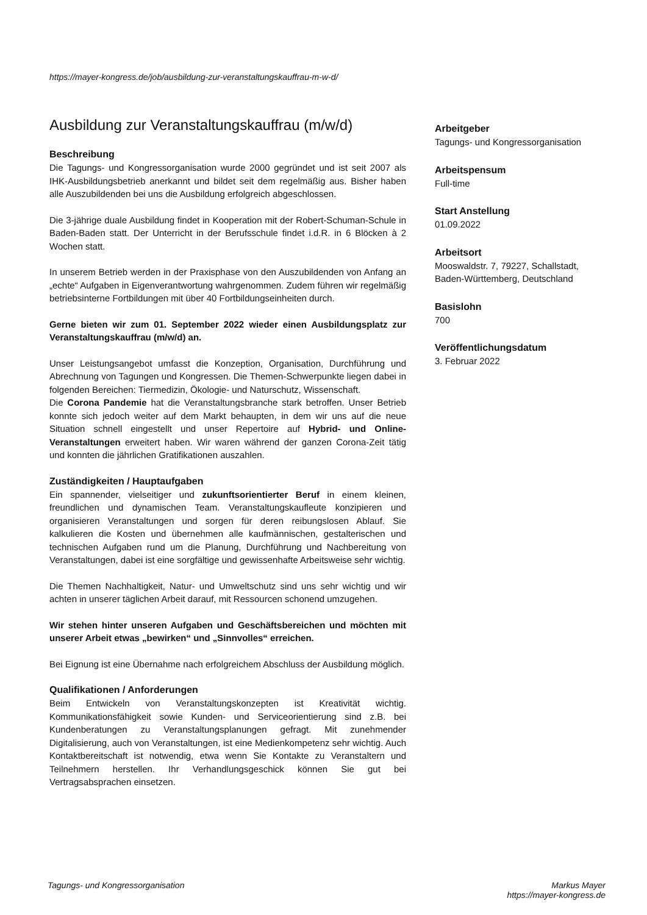https://mayer-kongress.de/job/ausbildung-zur-veranstaltungskauffrau-m-w-d/
Ausbildung zur Veranstaltungskauffrau (m/w/d)
Beschreibung
Die Tagungs- und Kongressorganisation wurde 2000 gegründet und ist seit 2007 als IHK-Ausbildungsbetrieb anerkannt und bildet seit dem regelmäßig aus. Bisher haben alle Auszubildenden bei uns die Ausbildung erfolgreich abgeschlossen.
Die 3-jährige duale Ausbildung findet in Kooperation mit der Robert-Schuman-Schule in Baden-Baden statt. Der Unterricht in der Berufsschule findet i.d.R. in 6 Blöcken à 2 Wochen statt.
In unserem Betrieb werden in der Praxisphase von den Auszubildenden von Anfang an „echte“ Aufgaben in Eigenverantwortung wahrgenommen. Zudem führen wir regelmäßig betriebsinterne Fortbildungen mit über 40 Fortbildungseinheiten durch.
Gerne bieten wir zum 01. September 2022 wieder einen Ausbildungsplatz zur Veranstaltungskauffrau (m/w/d) an.
Unser Leistungsangebot umfasst die Konzeption, Organisation, Durchführung und Abrechnung von Tagungen und Kongressen. Die Themen-Schwerpunkte liegen dabei in folgenden Bereichen: Tiermedizin, Ökologie- und Naturschutz, Wissenschaft.
Die Corona Pandemie hat die Veranstaltungsbranche stark betroffen. Unser Betrieb konnte sich jedoch weiter auf dem Markt behaupten, in dem wir uns auf die neue Situation schnell eingestellt und unser Repertoire auf Hybrid- und Online-Veranstaltungen erweitert haben. Wir waren während der ganzen Corona-Zeit tätig und konnten die jährlichen Gratifikationen auszahlen.
Zuständigkeiten / Hauptaufgaben
Ein spannender, vielseitiger und zukunftsorientierter Beruf in einem kleinen, freundlichen und dynamischen Team. Veranstaltungskaufleute konzipieren und organisieren Veranstaltungen und sorgen für deren reibungslosen Ablauf. Sie kalkulieren die Kosten und übernehmen alle kaufmännischen, gestalterischen und technischen Aufgaben rund um die Planung, Durchführung und Nachbereitung von Veranstaltungen, dabei ist eine sorgfältige und gewissenhafte Arbeitsweise sehr wichtig.
Die Themen Nachhaltigkeit, Natur- und Umweltschutz sind uns sehr wichtig und wir achten in unserer täglichen Arbeit darauf, mit Ressourcen schonend umzugehen.
Wir stehen hinter unseren Aufgaben und Geschäftsbereichen und möchten mit unserer Arbeit etwas „bewirken“ und „Sinnvolles“ erreichen.
Bei Eignung ist eine Übernahme nach erfolgreichem Abschluss der Ausbildung möglich.
Qualifikationen / Anforderungen
Beim Entwickeln von Veranstaltungskonzepten ist Kreativität wichtig. Kommunikationsfähigkeit sowie Kunden- und Serviceorientierung sind z.B. bei Kundenberatungen zu Veranstaltungsplanungen gefragt. Mit zunehmender Digitalisierung, auch von Veranstaltungen, ist eine Medienkompetenz sehr wichtig. Auch Kontaktbereitschaft ist notwendig, etwa wenn Sie Kontakte zu Veranstaltern und Teilnehmern herstellen. Ihr Verhandlungsgeschick können Sie gut bei Vertragsabsprachen einsetzen.
Arbeitgeber
Tagungs- und Kongressorganisation
Arbeitspensum
Full-time
Start Anstellung
01.09.2022
Arbeitsort
Mooswaldstr. 7, 79227, Schallstadt, Baden-Württemberg, Deutschland
Basislohn
700
Veröffentlichungsdatum
3. Februar 2022
Tagungs- und Kongressorganisation
Markus Mayer
https://mayer-kongress.de